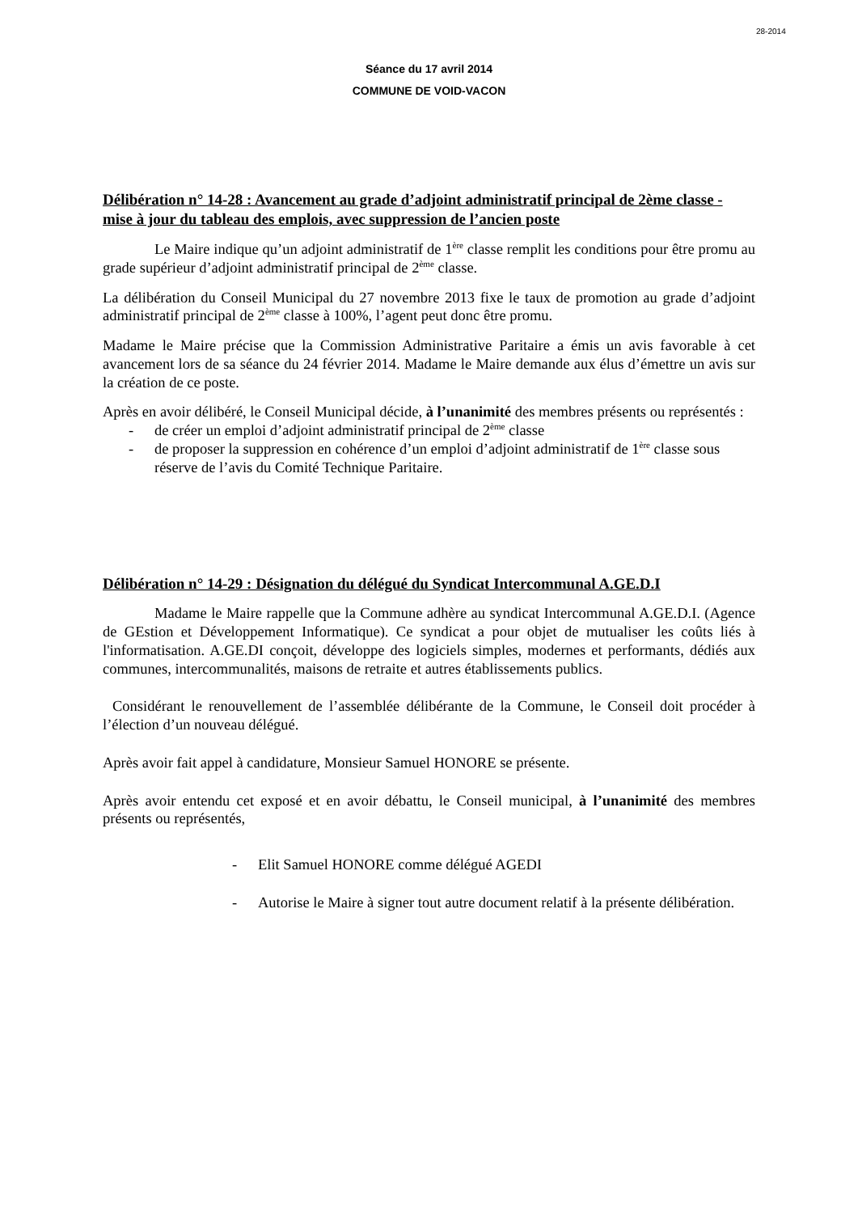28-2014
Séance du 17 avril 2014
COMMUNE DE VOID-VACON
Délibération n° 14-28 : Avancement au grade d’adjoint administratif principal de 2ème classe - mise à jour du tableau des emplois, avec suppression de l’ancien poste
Le Maire indique qu’un adjoint administratif de 1<sup>ère</sup> classe remplit les conditions pour être promu au grade supérieur d’adjoint administratif principal de 2<sup>ème</sup> classe.
La délibération du Conseil Municipal du 27 novembre 2013 fixe le taux de promotion au grade d’adjoint administratif principal de 2<sup>ème</sup> classe à 100%, l’agent peut donc être promu.
Madame le Maire précise que la Commission Administrative Paritaire a émis un avis favorable à cet avancement lors de sa séance du 24 février 2014. Madame le Maire demande aux élus d’émettre un avis sur la création de ce poste.
Après en avoir délibéré, le Conseil Municipal décide, à l’unanimité des membres présents ou représentés :
- de créer un emploi d’adjoint administratif principal de 2<sup>ème</sup> classe
- de proposer la suppression en cohérence d’un emploi d’adjoint administratif de 1<sup>ère</sup> classe sous réserve de l’avis du Comité Technique Paritaire.
Délibération n° 14-29 : Désignation du délégué du Syndicat Intercommunal A.GE.D.I
Madame le Maire rappelle que la Commune adhère au syndicat Intercommunal A.GE.D.I. (Agence de GEstion et Développement Informatique). Ce syndicat a pour objet de mutualiser les coûts liés à l'informatisation. A.GE.DI conçoit, développe des logiciels simples, modernes et performants, dédiés aux communes, intercommunalités, maisons de retraite et autres établissements publics.
Considérant le renouvellement de l’assemblée délibérante de la Commune, le Conseil doit procéder à l’élection d’un nouveau délégué.
Après avoir fait appel à candidature, Monsieur Samuel HONORE se présente.
Après avoir entendu cet exposé et en avoir débattu, le Conseil municipal, à l’unanimité des membres présents ou représentés,
- Elit Samuel HONORE comme délégué AGEDI
- Autorise le Maire à signer tout autre document relatif à la présente délibération.